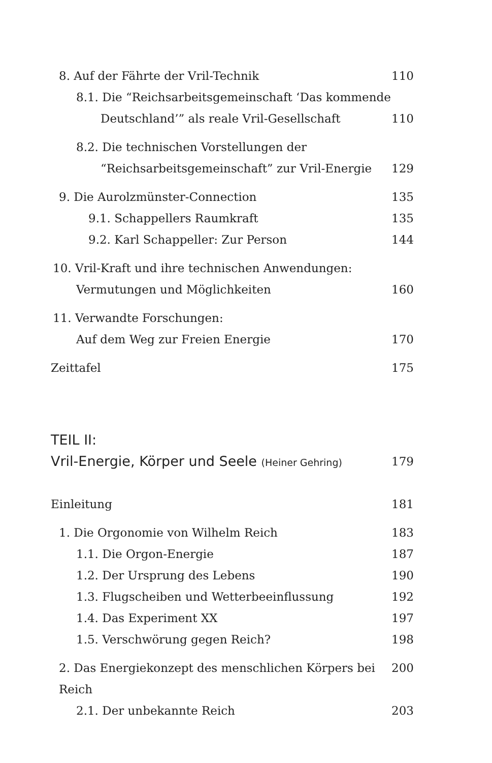8. Auf der Fährte der Vril-Technik 110
8.1. Die “Reichsarbeitsgemeinschaft ‘Das kommende
Deutschland’” als reale Vril-Gesellschaft 110
8.2. Die technischen Vorstellungen der
“Reichsarbeitsgemeinschaft” zur Vril-Energie 129
9. Die Aurolzmünster-Connection 135
9.1. Schappellers Raumkraft 135
9.2. Karl Schappeller: Zur Person 144
10. Vril-Kraft und ihre technischen Anwendungen:
Vermutungen und Möglichkeiten 160
11. Verwandte Forschungen:
Auf dem Weg zur Freien Energie 170
Zeittafel 175
TEIL II:
Vril-Energie, Körper und Seele (Heiner Gehring) 179
Einleitung 181
1. Die Orgonomie von Wilhelm Reich 183
1.1. Die Orgon-Energie 187
1.2. Der Ursprung des Lebens 190
1.3. Flugscheiben und Wetterbeeinflussung 192
1.4. Das Experiment XX 197
1.5. Verschwörung gegen Reich? 198
2. Das Energiekonzept des menschlichen Körpers bei Reich 200
2.1. Der unbekannte Reich 203